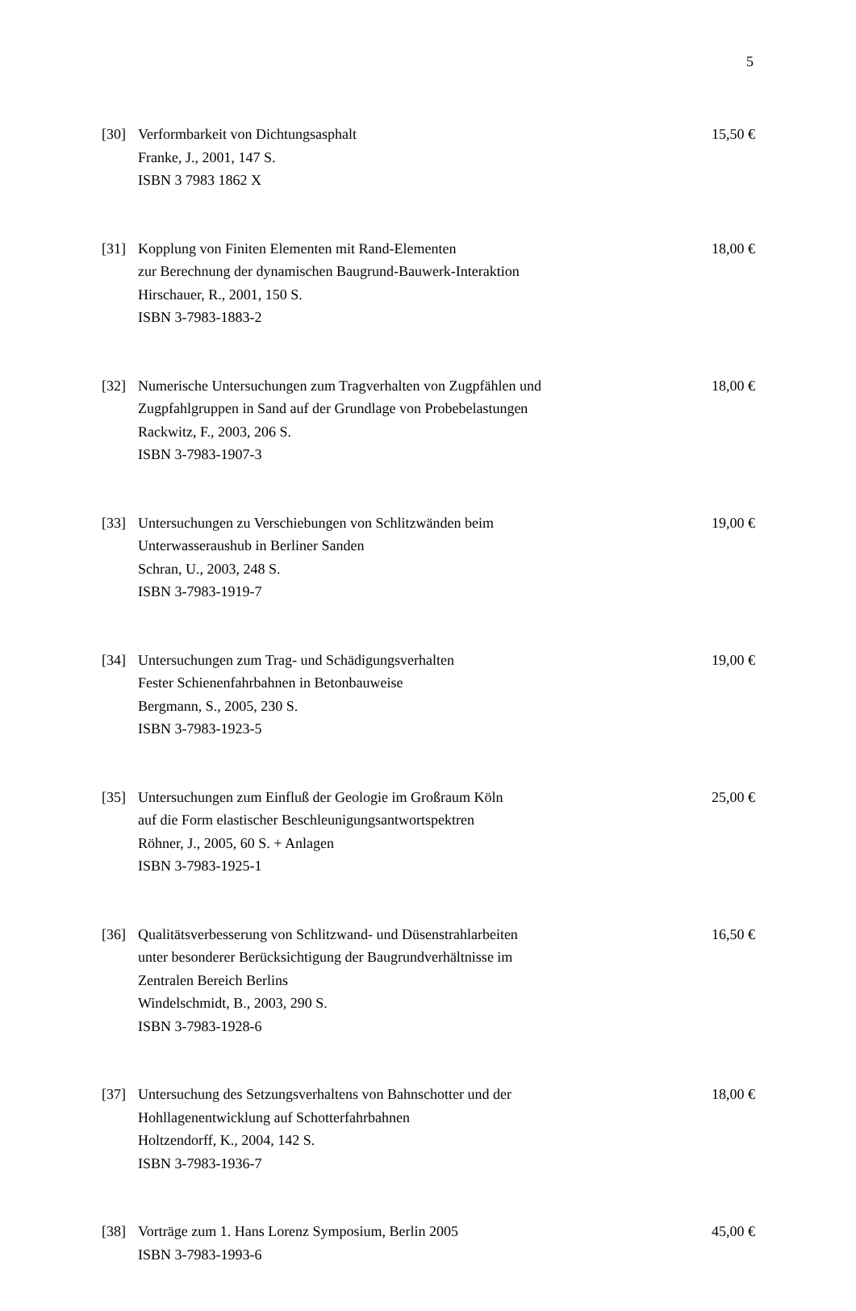5
[30] Verformbarkeit von Dichtungsasphalt
Franke, J., 2001, 147 S.
ISBN 3 7983 1862 X
15,50 €
[31] Kopplung von Finiten Elementen mit Rand-Elementen
zur Berechnung der dynamischen Baugrund-Bauwerk-Interaktion
Hirschauer, R., 2001, 150 S.
ISBN 3-7983-1883-2
18,00 €
[32] Numerische Untersuchungen zum Tragverhalten von Zugpfählen und
Zugpfahlgruppen in Sand auf der Grundlage von Probebelastungen
Rackwitz, F., 2003, 206 S.
ISBN 3-7983-1907-3
18,00 €
[33] Untersuchungen zu Verschiebungen von Schlitzwänden beim
Unterwasseraushub in Berliner Sanden
Schran, U., 2003, 248 S.
ISBN 3-7983-1919-7
19,00 €
[34] Untersuchungen zum Trag- und Schädigungsverhalten
Fester Schienenfahrbahnen in Betonbauweise
Bergmann, S., 2005, 230 S.
ISBN 3-7983-1923-5
19,00 €
[35] Untersuchungen zum Einfluß der Geologie im Großraum Köln
auf die Form elastischer Beschleunigungsantwortspektren
Röhner, J., 2005, 60 S. + Anlagen
ISBN 3-7983-1925-1
25,00 €
[36] Qualitätsverbesserung von Schlitzwand- und Düsenstrahlarbeiten
unter besonderer Berücksichtigung der Baugrundverhältnisse im
Zentralen Bereich Berlins
Windelschmidt, B., 2003, 290 S.
ISBN 3-7983-1928-6
16,50 €
[37] Untersuchung des Setzungsverhaltens von Bahnschotter und der
Hohllagenentwicklung auf Schotterfahrbahnen
Holtzendorff, K., 2004, 142 S.
ISBN 3-7983-1936-7
18,00 €
[38] Vorträge zum 1. Hans Lorenz Symposium, Berlin 2005
ISBN 3-7983-1993-6
45,00 €